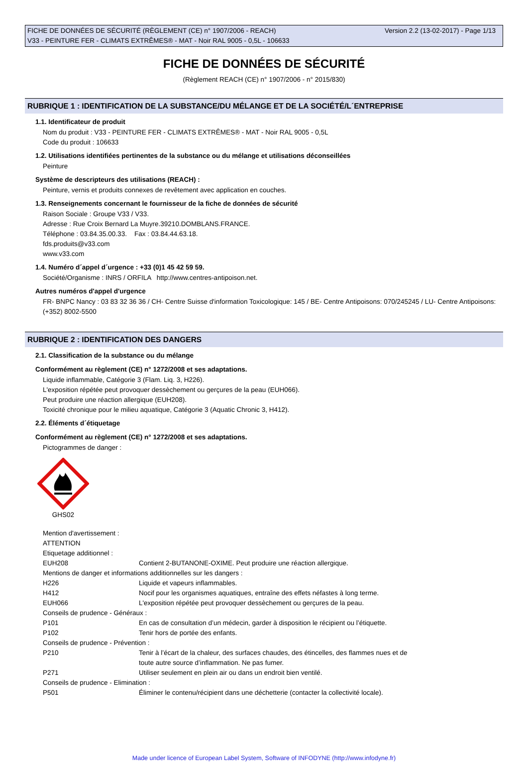Version 2.2 (13-02-2017) - Page 1/13 FICHE DE DONNÉES DE SÉCURITÉ (RÈGLEMENT (CE) n° 1907/2006 - REACH)
V33 - PEINTURE FER - CLIMATS EXTRÊMES® - MAT - Noir RAL 9005 - 0,5L - 106633
FICHE DE DONNÉES DE SÉCURITÉ
(Règlement REACH (CE) n° 1907/2006 - n° 2015/830)
RUBRIQUE 1 : IDENTIFICATION DE LA SUBSTANCE/DU MÉLANGE ET DE LA SOCIÉTÉ/L´ENTREPRISE
1.1. Identificateur de produit
Nom du produit : V33 - PEINTURE FER - CLIMATS EXTRÊMES® - MAT - Noir RAL 9005 - 0,5L
Code du produit : 106633
1.2. Utilisations identifiées pertinentes de la substance ou du mélange et utilisations déconseillées
Peinture
Système de descripteurs des utilisations (REACH) :
Peinture, vernis et produits connexes de revêtement avec application en couches.
1.3. Renseignements concernant le fournisseur de la fiche de données de sécurité
Raison Sociale : Groupe V33 / V33.
Adresse : Rue Croix Bernard La Muyre.39210.DOMBLANS.FRANCE.
Téléphone : 03.84.35.00.33. Fax : 03.84.44.63.18.
fds.produits@v33.com
www.v33.com
1.4. Numéro d´appel d´urgence : +33 (0)1 45 42 59 59.
Société/Organisme : INRS / ORFILA http://www.centres-antipoison.net.
Autres numéros d'appel d'urgence
FR- BNPC Nancy : 03 83 32 36 36 / CH- Centre Suisse d'information Toxicologique: 145 / BE- Centre Antipoisons: 070/245245 / LU- Centre Antipoisons: (+352) 8002-5500
RUBRIQUE 2 : IDENTIFICATION DES DANGERS
2.1. Classification de la substance ou du mélange
Conformément au règlement (CE) n° 1272/2008 et ses adaptations.
Liquide inflammable, Catégorie 3 (Flam. Liq. 3, H226).
L'exposition répétée peut provoquer dessèchement ou gerçures de la peau (EUH066).
Peut produire une réaction allergique (EUH208).
Toxicité chronique pour le milieu aquatique, Catégorie 3 (Aquatic Chronic 3, H412).
2.2. Éléments d´étiquetage
Conformément au règlement (CE) n° 1272/2008 et ses adaptations.
Pictogrammes de danger :
GHS02
Mention d'avertissement :
ATTENTION
Etiquetage additionnel :
EUH208 Contient 2-BUTANONE-OXIME. Peut produire une réaction allergique.
Mentions de danger et informations additionnelles sur les dangers :
H226 Liquide et vapeurs inflammables.
H412 Nocif pour les organismes aquatiques, entraîne des effets néfastes à long terme.
EUH066 L'exposition répétée peut provoquer dessèchement ou gerçures de la peau.
Conseils de prudence - Généraux :
P101 En cas de consultation d’un médecin, garder à disposition le récipient ou l’étiquette.
P102 Tenir hors de portée des enfants.
Conseils de prudence - Prévention :
P210 Tenir à l’écart de la chaleur, des surfaces chaudes, des étincelles, des flammes nues et de
toute autre source d’inflammation. Ne pas fumer.
P271 Utiliser seulement en plein air ou dans un endroit bien ventilé.
Conseils de prudence - Elimination :
P501 Éliminer le contenu/récipient dans une déchetterie (contacter la collectivité locale).
Made under licence of European Label System, Software of INFODYNE (http://www.infodyne.fr)